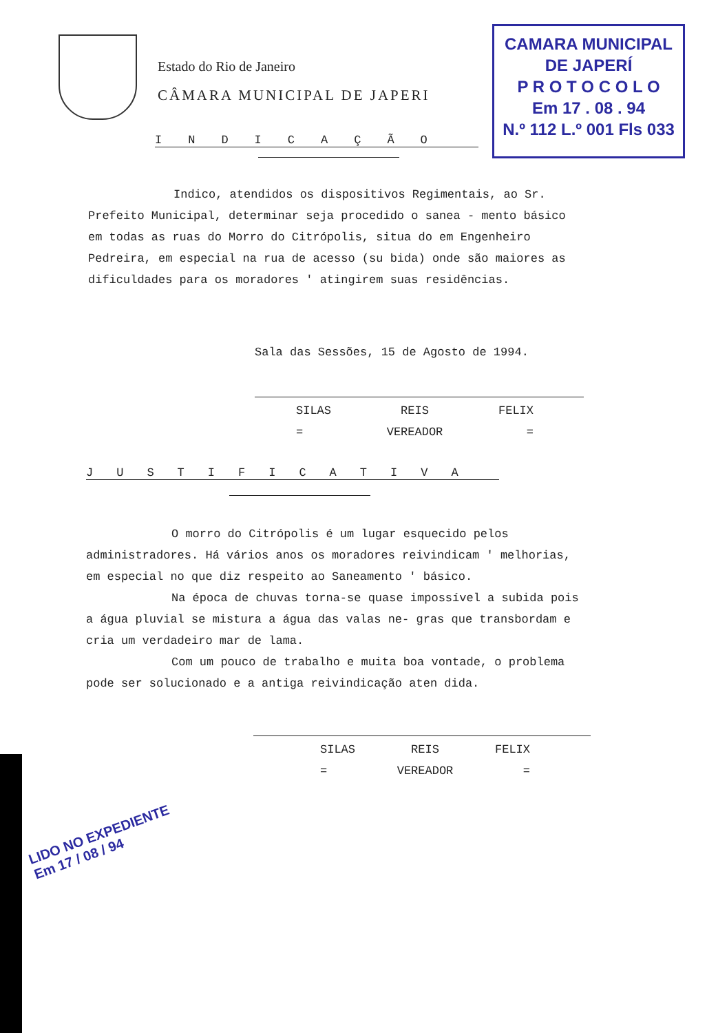Estado do Rio de Janeiro
CÂMARA MUNICIPAL DE JAPERI
CAMARA MUNICIPAL
DE JAPERÍ
P R O T O C O L O
Em 17 . 08 . 94
N.º 112 L.º 001 Fls 033
INDICAÇÃO
Indico, atendidos os dispositivos Regimentais, ao Sr. Prefeito Municipal, determinar seja procedido o sanea - mento básico em todas as ruas do Morro do Citrópolis, situa do em Engenheiro Pedreira, em especial na rua de acesso (su bida) onde são maiores as dificuldades para os moradores ' atingirem suas residências.
Sala das Sessões, 15 de Agosto de 1994.
SILAS REIS FELIX
= VEREADOR =
JUSTIFICATIVA
O morro do Citrópolis é um lugar esquecido pelos administradores. Há vários anos os moradores reivindicam ' melhorias, em especial no que diz respeito ao Saneamento ' básico.
Na época de chuvas torna-se quase impossível a subida pois a água pluvial se mistura a água das valas ne- gras que transbordam e cria um verdadeiro mar de lama.
Com um pouco de trabalho e muita boa vontade, o problema pode ser solucionado e a antiga reivindicação aten dida.
SILAS REIS FELIX
= VEREADOR =
LIDO NO EXPEDIENTE
Em 17 / 08 / 94